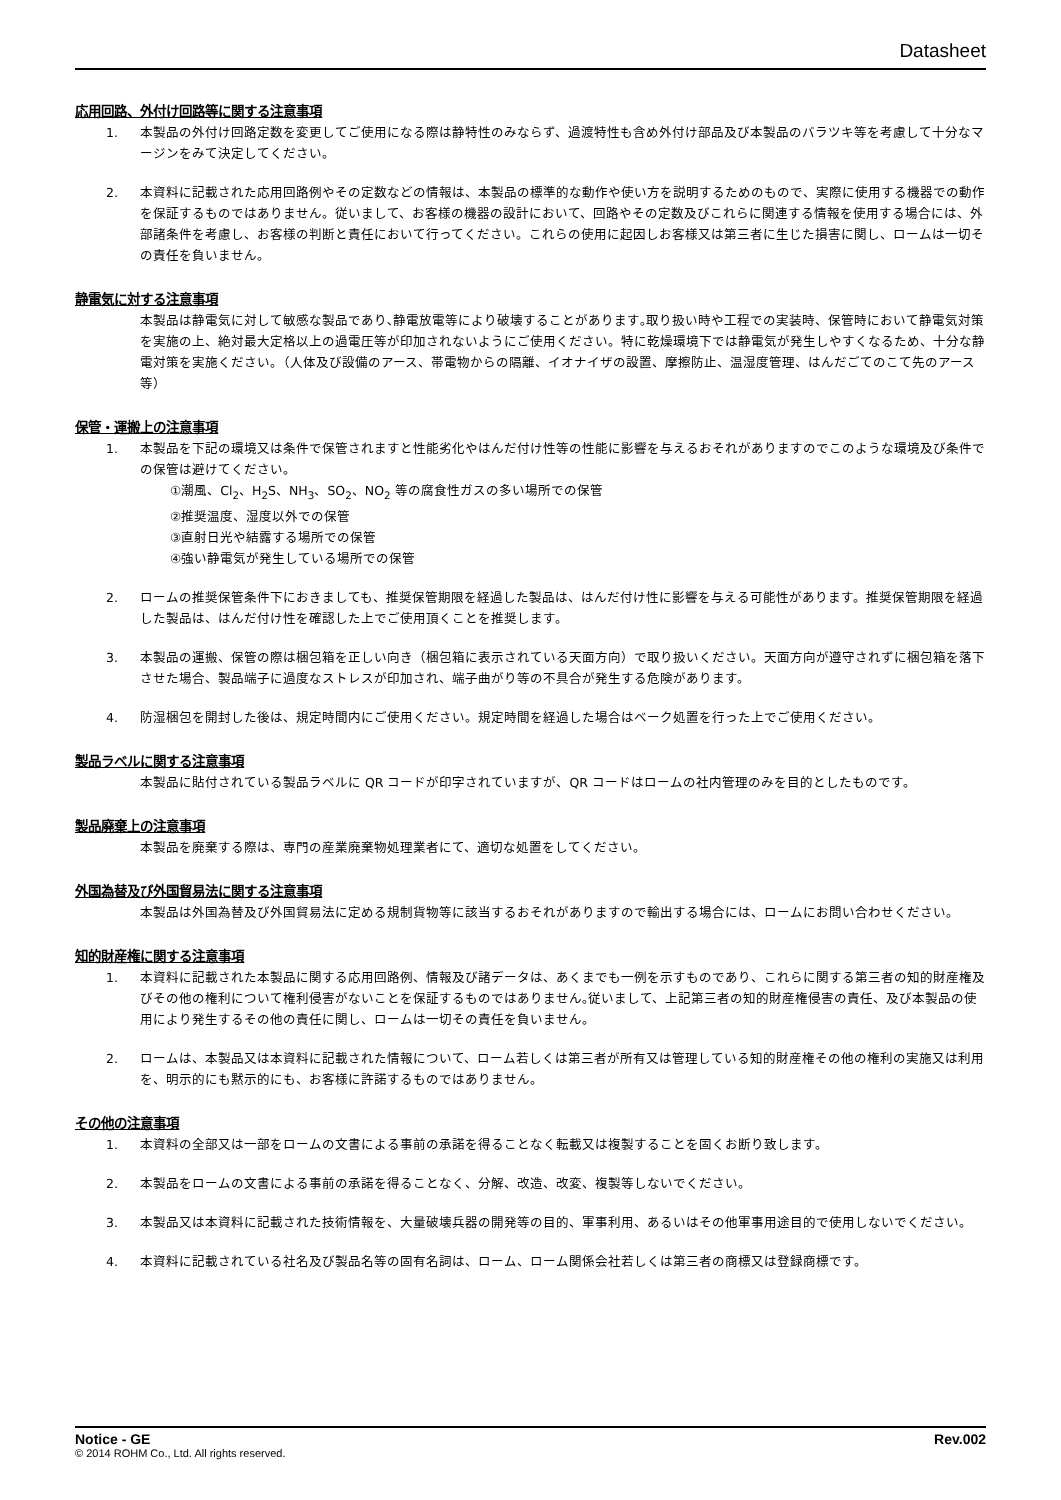Datasheet
応用回路、外付け回路等に関する注意事項
1. 本製品の外付け回路定数を変更してご使用になる際は静特性のみならず、過渡特性も含め外付け部品及び本製品のバラツキ等を考慮して十分なマージンをみて決定してください。
2. 本資料に記載された応用回路例やその定数などの情報は、本製品の標準的な動作や使い方を説明するためのもので、実際に使用する機器での動作を保証するものではありません。従いまして、お客様の機器の設計において、回路やその定数及びこれらに関連する情報を使用する場合には、外部諸条件を考慮し、お客様の判断と責任において行ってください。これらの使用に起因しお客様又は第三者に生じた損害に関し、ロームは一切その責任を負いません。
静電気に対する注意事項
本製品は静電気に対して敏感な製品であり､静電放電等により破壊することがあります｡取り扱い時や工程での実装時、保管時において静電気対策を実施の上、絶対最大定格以上の過電圧等が印加されないようにご使用ください。特に乾燥環境下では静電気が発生しやすくなるため、十分な静電対策を実施ください。（人体及び設備のアース、帯電物からの隔離、イオナイザの設置、摩擦防止、温湿度管理、はんだごてのこて先のアース等）
保管・運搬上の注意事項
1. 本製品を下記の環境又は条件で保管されますと性能劣化やはんだ付け性等の性能に影響を与えるおそれがありますのでこのような環境及び条件での保管は避けてください。
①潮風、Cl<sub>2</sub>、H<sub>2</sub>S、NH<sub>3</sub>、SO<sub>2</sub>、NO<sub>2</sub> 等の腐食性ガスの多い場所での保管
②推奨温度、湿度以外での保管
③直射日光や結露する場所での保管
④強い静電気が発生している場所での保管
2. ロームの推奨保管条件下におきましても、推奨保管期限を経過した製品は、はんだ付け性に影響を与える可能性があります。推奨保管期限を経過した製品は、はんだ付け性を確認した上でご使用頂くことを推奨します。
3. 本製品の運搬、保管の際は梱包箱を正しい向き（梱包箱に表示されている天面方向）で取り扱いください。天面方向が遵守されずに梱包箱を落下させた場合、製品端子に過度なストレスが印加され、端子曲がり等の不具合が発生する危険があります。
4. 防湿梱包を開封した後は、規定時間内にご使用ください。規定時間を経過した場合はベーク処置を行った上でご使用ください。
製品ラベルに関する注意事項
本製品に貼付されている製品ラベルに QR コードが印字されていますが、QR コードはロームの社内管理のみを目的としたものです。
製品廃棄上の注意事項
本製品を廃棄する際は、専門の産業廃棄物処理業者にて、適切な処置をしてください。
外国為替及び外国貿易法に関する注意事項
本製品は外国為替及び外国貿易法に定める規制貨物等に該当するおそれがありますので輸出する場合には、ロームにお問い合わせください。
知的財産権に関する注意事項
1. 本資料に記載された本製品に関する応用回路例、情報及び諸データは、あくまでも一例を示すものであり、これらに関する第三者の知的財産権及びその他の権利について権利侵害がないことを保証するものではありません｡従いまして、上記第三者の知的財産権侵害の責任、及び本製品の使用により発生するその他の責任に関し、ロームは一切その責任を負いません。
2. ロームは、本製品又は本資料に記載された情報について、ローム若しくは第三者が所有又は管理している知的財産権その他の権利の実施又は利用を、明示的にも黙示的にも、お客様に許諾するものではありません。
その他の注意事項
1. 本資料の全部又は一部をロームの文書による事前の承諾を得ることなく転載又は複製することを固くお断り致します。
2. 本製品をロームの文書による事前の承諾を得ることなく、分解、改造、改変、複製等しないでください。
3. 本製品又は本資料に記載された技術情報を、大量破壊兵器の開発等の目的、軍事利用、あるいはその他軍事用途目的で使用しないでください。
4. 本資料に記載されている社名及び製品名等の固有名詞は、ローム、ローム関係会社若しくは第三者の商標又は登録商標です。
Notice - GE Rev.002
© 2014 ROHM Co., Ltd. All rights reserved.